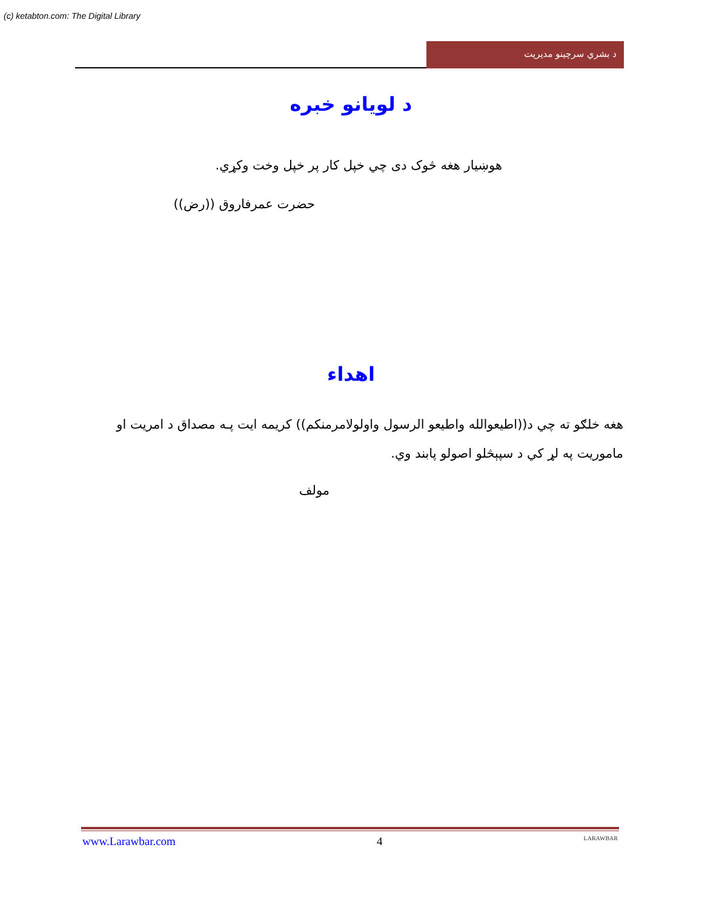(c) ketabton.com: The Digital Library
د بشري سرچينو مديريت
د لويانو خبره
هوښيار هغه څوک دی چي خپل کار پر خپل وخت وکړي.
حضرت عمرفاروق ((رض))
اهداء
هغه خلګو ته چي د((اطيعوالله واطيعو الرسول واولولامرمنکم)) کريمه ايت پـه مصداق د امريت او ماموريت په لړ کي د سپېڅلو اصولو پابند وي.
مولف
www.Larawbar.com 4 LARAWBAR